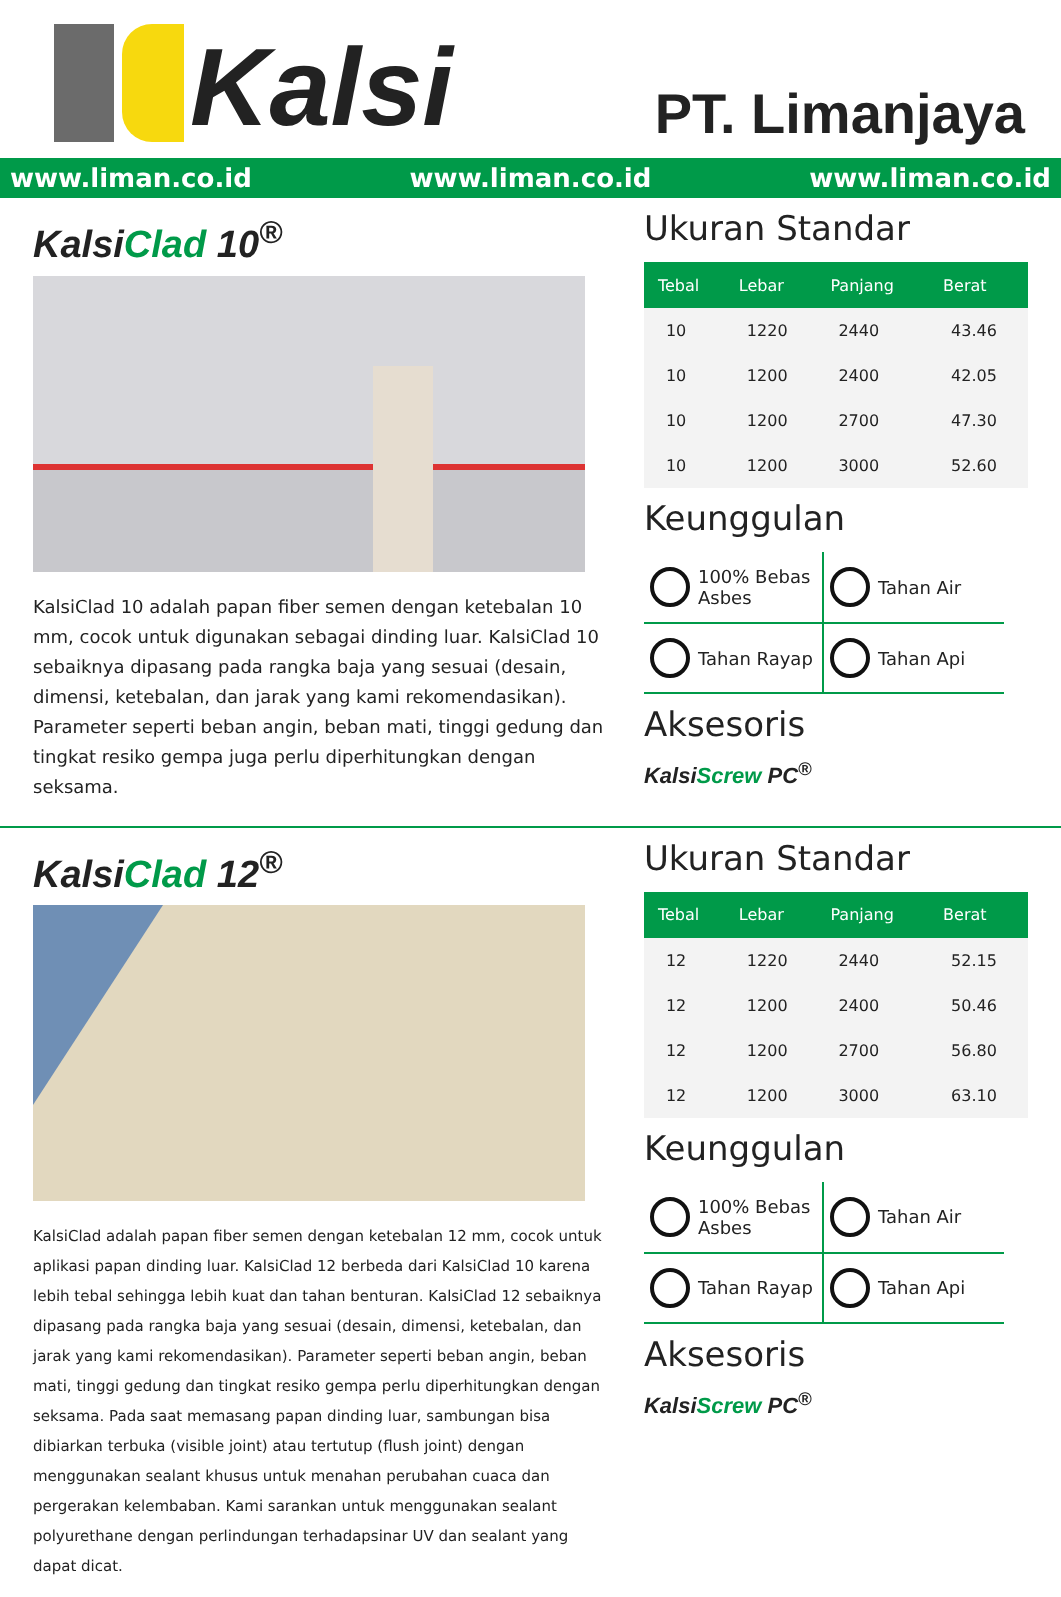Kalsi
PT. Limanjaya
www.liman.co.id www.liman.co.id www.liman.co.id
KalsiClad 10<sup>®</sup>
KalsiClad 10 adalah papan fiber semen dengan ketebalan 10 mm, cocok untuk digunakan sebagai dinding luar. KalsiClad 10 sebaiknya dipasang pada rangka baja yang sesuai (desain, dimensi, ketebalan, dan jarak yang kami rekomendasikan). Parameter seperti beban angin, beban mati, tinggi gedung dan tingkat resiko gempa juga perlu diperhitungkan dengan seksama.
Ukuran Standar
| Tebal | Lebar | Panjang | Berat |
| --- | --- | --- | --- |
| 10 | 1220 | 2440 | 43.46 |
| 10 | 1200 | 2400 | 42.05 |
| 10 | 1200 | 2700 | 47.30 |
| 10 | 1200 | 3000 | 52.60 |
Keunggulan
100% Bebas Asbes
Tahan Air
Tahan Rayap
Tahan Api
Aksesoris
KalsiScrew PC<sup>®</sup>
KalsiClad 12<sup>®</sup>
KalsiClad adalah papan fiber semen dengan ketebalan 12 mm, cocok untuk aplikasi papan dinding luar. KalsiClad 12 berbeda dari KalsiClad 10 karena lebih tebal sehingga lebih kuat dan tahan benturan. KalsiClad 12 sebaiknya dipasang pada rangka baja yang sesuai (desain, dimensi, ketebalan, dan jarak yang kami rekomendasikan). Parameter seperti beban angin, beban mati, tinggi gedung dan tingkat resiko gempa perlu diperhitungkan dengan seksama. Pada saat memasang papan dinding luar, sambungan bisa dibiarkan terbuka (visible joint) atau tertutup (flush joint) dengan menggunakan sealant khusus untuk menahan perubahan cuaca dan pergerakan kelembaban. Kami sarankan untuk menggunakan sealant polyurethane dengan perlindungan terhadapsinar UV dan sealant yang dapat dicat.
Ukuran Standar
| Tebal | Lebar | Panjang | Berat |
| --- | --- | --- | --- |
| 12 | 1220 | 2440 | 52.15 |
| 12 | 1200 | 2400 | 50.46 |
| 12 | 1200 | 2700 | 56.80 |
| 12 | 1200 | 3000 | 63.10 |
Keunggulan
100% Bebas Asbes
Tahan Air
Tahan Rayap
Tahan Api
Aksesoris
KalsiScrew PC<sup>®</sup>